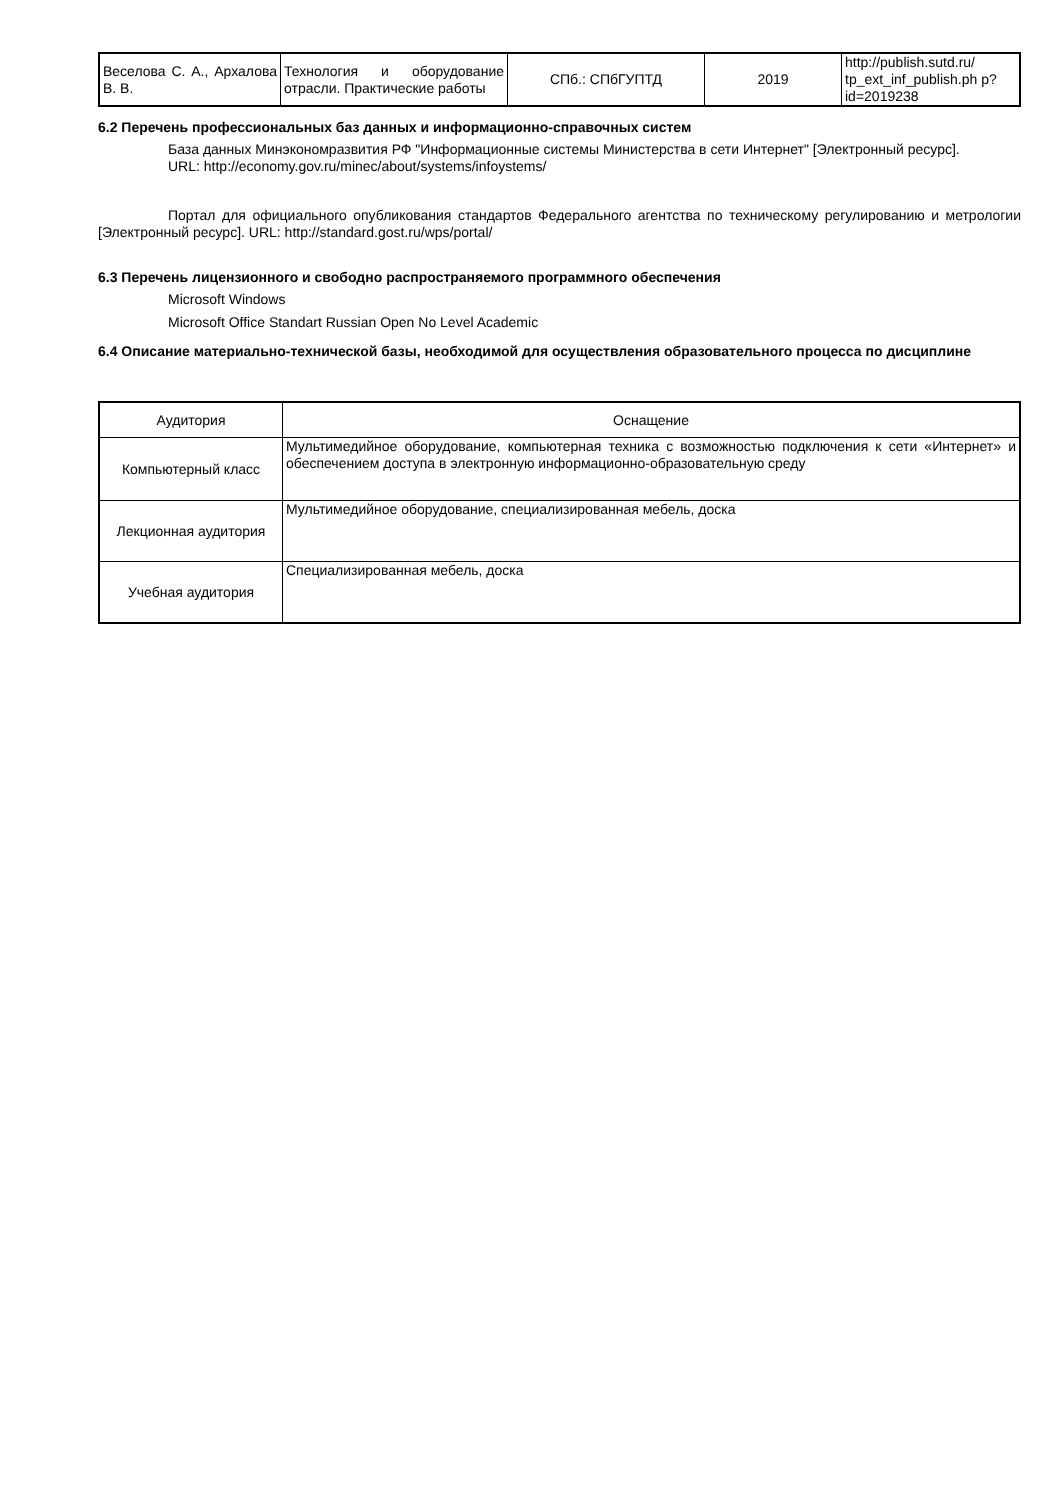| Веселова С. А., Архалова В. В. | Технология и оборудование отрасли. Практические работы | СПб.: СПбГУПТД | 2019 | http://publish.sutd.ru/ tp_ext_inf_publish.ph p?id=2019238 |
6.2 Перечень профессиональных баз данных и информационно-справочных систем
База данных Минэкономразвития РФ "Информационные системы Министерства в сети Интернет" [Электронный ресурс].
URL: http://economy.gov.ru/minec/about/systems/infoystems/
Портал для официального опубликования стандартов Федерального агентства по техническому регулированию и метрологии [Электронный ресурс]. URL: http://standard.gost.ru/wps/portal/
6.3 Перечень лицензионного и свободно распространяемого программного обеспечения
Microsoft Windows
Microsoft Office Standart Russian Open No Level Academic
6.4 Описание материально-технической базы, необходимой для осуществления образовательного процесса по дисциплине
| Аудитория | Оснащение |
| --- | --- |
| Компьютерный класс | Мультимедийное оборудование, компьютерная техника с возможностью подключения к сети «Интернет» и обеспечением доступа в электронную информационно-образовательную среду |
| Лекционная аудитория | Мультимедийное оборудование, специализированная мебель, доска |
| Учебная аудитория | Специализированная мебель, доска |